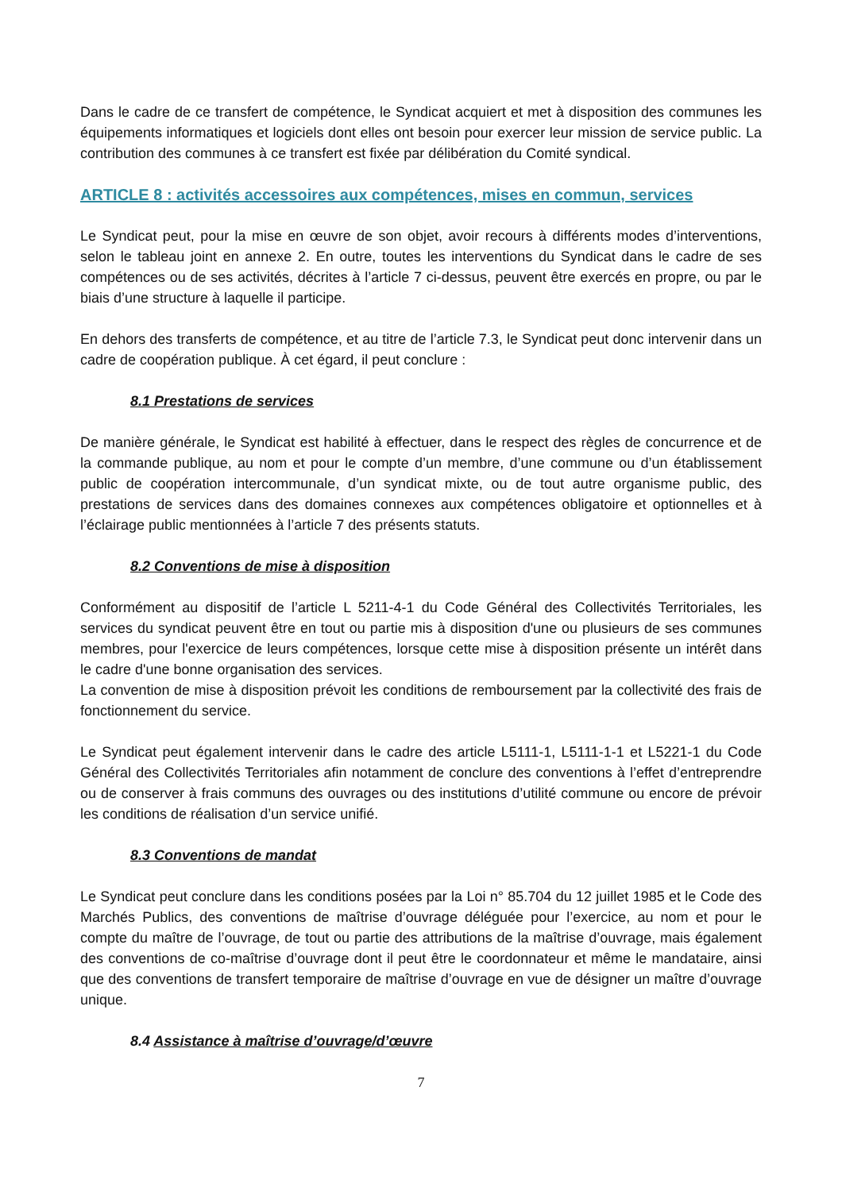Dans le cadre de ce transfert de compétence, le Syndicat acquiert et met à disposition des communes les équipements informatiques et logiciels dont elles ont besoin pour exercer leur mission de service public. La contribution des communes à ce transfert est fixée par délibération du Comité syndical.
ARTICLE 8 : activités accessoires aux compétences, mises en commun, services
Le Syndicat peut, pour la mise en œuvre de son objet, avoir recours à différents modes d’interventions, selon le tableau joint en annexe 2. En outre, toutes les interventions du Syndicat dans le cadre de ses compétences ou de ses activités, décrites à l’article 7 ci-dessus, peuvent être exercés en propre, ou par le biais d’une structure à laquelle il participe.
En dehors des transferts de compétence, et au titre de l’article 7.3, le Syndicat peut donc intervenir dans un cadre de coopération publique. À cet égard, il peut conclure :
8.1 Prestations de services
De manière générale, le Syndicat est habilité à effectuer, dans le respect des règles de concurrence et de la commande publique, au nom et pour le compte d’un membre, d’une commune ou d’un établissement public de coopération intercommunale, d’un syndicat mixte, ou de tout autre organisme public, des prestations de services dans des domaines connexes aux compétences obligatoire et optionnelles et à l’éclairage public mentionnées à l’article 7 des présents statuts.
8.2 Conventions de mise à disposition
Conformément au dispositif de l’article L 5211-4-1 du Code Général des Collectivités Territoriales, les services du syndicat peuvent être en tout ou partie mis à disposition d'une ou plusieurs de ses communes membres, pour l'exercice de leurs compétences, lorsque cette mise à disposition présente un intérêt dans le cadre d'une bonne organisation des services.
La convention de mise à disposition prévoit les conditions de remboursement par la collectivité des frais de fonctionnement du service.
Le Syndicat peut également intervenir dans le cadre des article L5111-1, L5111-1-1 et L5221-1 du Code Général des Collectivités Territoriales afin notamment de conclure des conventions à l’effet d’entreprendre ou de conserver à frais communs des ouvrages ou des institutions d’utilité commune ou encore de prévoir les conditions de réalisation d’un service unifié.
8.3 Conventions de mandat
Le Syndicat peut conclure dans les conditions posées par la Loi n° 85.704 du 12 juillet 1985 et le Code des Marchés Publics, des conventions de maîtrise d’ouvrage déléguée pour l’exercice, au nom et pour le compte du maître de l’ouvrage, de tout ou partie des attributions de la maîtrise d’ouvrage, mais également des conventions de co-maîtrise d’ouvrage dont il peut être le coordonnateur et même le mandataire, ainsi que des conventions de transfert temporaire de maîtrise d’ouvrage en vue de désigner un maître d’ouvrage unique.
8.4 Assistance à maîtrise d’ouvrage/d’œuvre
7